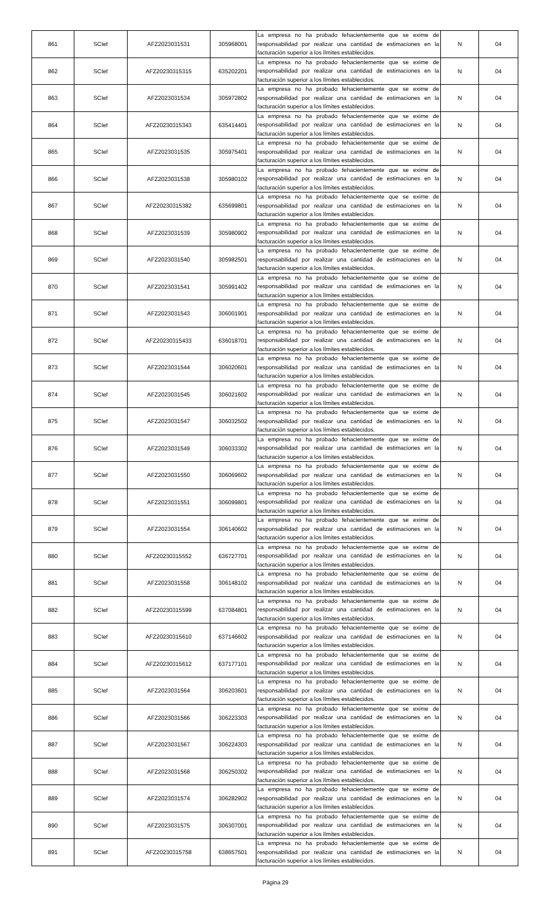| 861 | SCIef | AFZ2023031531 | 305968001 | La empresa no ha probado fehacientemente que se exime de responsabilidad por realizar una cantidad de estimaciones en la facturación superior a los límites establecidos. | N | 04 |
| 862 | SCIef | AFZ20230315315 | 635202201 | La empresa no ha probado fehacientemente que se exime de responsabilidad por realizar una cantidad de estimaciones en la facturación superior a los límites establecidos. | N | 04 |
| 863 | SCIef | AFZ2023031534 | 305972802 | La empresa no ha probado fehacientemente que se exime de responsabilidad por realizar una cantidad de estimaciones en la facturación superior a los límites establecidos. | N | 04 |
| 864 | SCIef | AFZ20230315343 | 635414401 | La empresa no ha probado fehacientemente que se exime de responsabilidad por realizar una cantidad de estimaciones en la facturación superior a los límites establecidos. | N | 04 |
| 865 | SCIef | AFZ2023031535 | 305975401 | La empresa no ha probado fehacientemente que se exime de responsabilidad por realizar una cantidad de estimaciones en la facturación superior a los límites establecidos. | N | 04 |
| 866 | SCIef | AFZ2023031538 | 305980102 | La empresa no ha probado fehacientemente que se exime de responsabilidad por realizar una cantidad de estimaciones en la facturación superior a los límites establecidos. | N | 04 |
| 867 | SCIef | AFZ20230315382 | 635699801 | La empresa no ha probado fehacientemente que se exime de responsabilidad por realizar una cantidad de estimaciones en la facturación superior a los límites establecidos. | N | 04 |
| 868 | SCIef | AFZ2023031539 | 305980902 | La empresa no ha probado fehacientemente que se exime de responsabilidad por realizar una cantidad de estimaciones en la facturación superior a los límites establecidos. | N | 04 |
| 869 | SCIef | AFZ2023031540 | 305982501 | La empresa no ha probado fehacientemente que se exime de responsabilidad por realizar una cantidad de estimaciones en la facturación superior a los límites establecidos. | N | 04 |
| 870 | SCIef | AFZ2023031541 | 305991402 | La empresa no ha probado fehacientemente que se exime de responsabilidad por realizar una cantidad de estimaciones en la facturación superior a los límites establecidos. | N | 04 |
| 871 | SCIef | AFZ2023031543 | 306001901 | La empresa no ha probado fehacientemente que se exime de responsabilidad por realizar una cantidad de estimaciones en la facturación superior a los límites establecidos. | N | 04 |
| 872 | SCIef | AFZ20230315433 | 636018701 | La empresa no ha probado fehacientemente que se exime de responsabilidad por realizar una cantidad de estimaciones en la facturación superior a los límites establecidos. | N | 04 |
| 873 | SCIef | AFZ2023031544 | 306020601 | La empresa no ha probado fehacientemente que se exime de responsabilidad por realizar una cantidad de estimaciones en la facturación superior a los límites establecidos. | N | 04 |
| 874 | SCIef | AFZ2023031545 | 306021602 | La empresa no ha probado fehacientemente que se exime de responsabilidad por realizar una cantidad de estimaciones en la facturación superior a los límites establecidos. | N | 04 |
| 875 | SCIef | AFZ2023031547 | 306032502 | La empresa no ha probado fehacientemente que se exime de responsabilidad por realizar una cantidad de estimaciones en la facturación superior a los límites establecidos. | N | 04 |
| 876 | SCIef | AFZ2023031549 | 306033302 | La empresa no ha probado fehacientemente que se exime de responsabilidad por realizar una cantidad de estimaciones en la facturación superior a los límites establecidos. | N | 04 |
| 877 | SCIef | AFZ2023031550 | 306069602 | La empresa no ha probado fehacientemente que se exime de responsabilidad por realizar una cantidad de estimaciones en la facturación superior a los límites establecidos. | N | 04 |
| 878 | SCIef | AFZ2023031551 | 306099801 | La empresa no ha probado fehacientemente que se exime de responsabilidad por realizar una cantidad de estimaciones en la facturación superior a los límites establecidos. | N | 04 |
| 879 | SCIef | AFZ2023031554 | 306140602 | La empresa no ha probado fehacientemente que se exime de responsabilidad por realizar una cantidad de estimaciones en la facturación superior a los límites establecidos. | N | 04 |
| 880 | SCIef | AFZ20230315552 | 636727701 | La empresa no ha probado fehacientemente que se exime de responsabilidad por realizar una cantidad de estimaciones en la facturación superior a los límites establecidos. | N | 04 |
| 881 | SCIef | AFZ2023031558 | 306148102 | La empresa no ha probado fehacientemente que se exime de responsabilidad por realizar una cantidad de estimaciones en la facturación superior a los límites establecidos. | N | 04 |
| 882 | SCIef | AFZ20230315599 | 637084801 | La empresa no ha probado fehacientemente que se exime de responsabilidad por realizar una cantidad de estimaciones en la facturación superior a los límites establecidos. | N | 04 |
| 883 | SCIef | AFZ20230315610 | 637146602 | La empresa no ha probado fehacientemente que se exime de responsabilidad por realizar una cantidad de estimaciones en la facturación superior a los límites establecidos. | N | 04 |
| 884 | SCIef | AFZ20230315612 | 637177101 | La empresa no ha probado fehacientemente que se exime de responsabilidad por realizar una cantidad de estimaciones en la facturación superior a los límites establecidos. | N | 04 |
| 885 | SCIef | AFZ2023031564 | 306203601 | La empresa no ha probado fehacientemente que se exime de responsabilidad por realizar una cantidad de estimaciones en la facturación superior a los límites establecidos. | N | 04 |
| 886 | SCIef | AFZ2023031566 | 306223303 | La empresa no ha probado fehacientemente que se exime de responsabilidad por realizar una cantidad de estimaciones en la facturación superior a los límites establecidos. | N | 04 |
| 887 | SCIef | AFZ2023031567 | 306224303 | La empresa no ha probado fehacientemente que se exime de responsabilidad por realizar una cantidad de estimaciones en la facturación superior a los límites establecidos. | N | 04 |
| 888 | SCIef | AFZ2023031568 | 306250302 | La empresa no ha probado fehacientemente que se exime de responsabilidad por realizar una cantidad de estimaciones en la facturación superior a los límites establecidos. | N | 04 |
| 889 | SCIef | AFZ2023031574 | 306282902 | La empresa no ha probado fehacientemente que se exime de responsabilidad por realizar una cantidad de estimaciones en la facturación superior a los límites establecidos. | N | 04 |
| 890 | SCIef | AFZ2023031575 | 306307001 | La empresa no ha probado fehacientemente que se exime de responsabilidad por realizar una cantidad de estimaciones en la facturación superior a los límites establecidos. | N | 04 |
| 891 | SCIef | AFZ20230315758 | 638657501 | La empresa no ha probado fehacientemente que se exime de responsabilidad por realizar una cantidad de estimaciones en la facturación superior a los límites establecidos. | N | 04 |
Página 29